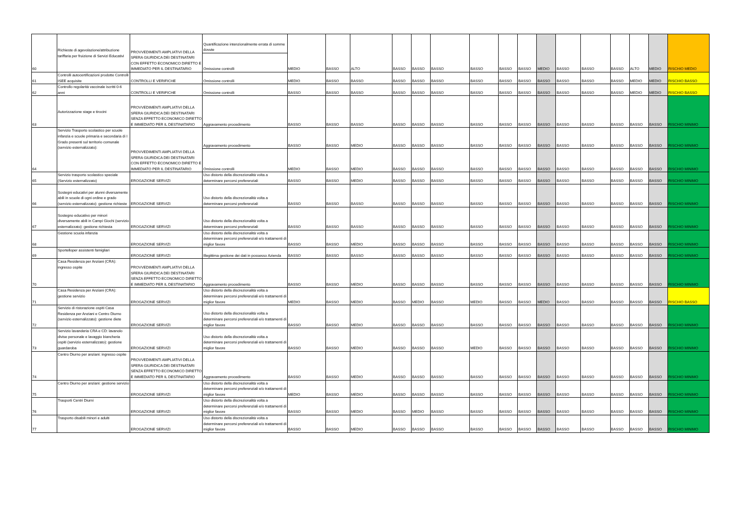| 60 | Richieste di agevolazione/attribuzione tariffaria per fruizione di Servizi Educativi | PROVVEDIMENTI AMPLIATIVI DELLA SFERA GIURIDICA DEI DESTINATARI CON EFFETTO ECONOMICO DIRETTO E IMMEDIATO PER IL DESTINATARIO | Quantificazione intenzionalmente errata di somme dovute | MEDIO | BASSO | ALTO | BASSO | BASSO | BASSO | BASSO | BASSO | BASSO | MEDIO | BASSO | BASSO | BASSO | ALTO | MEDIO | RISCHIO MEDIO |
| | | | Omissione controlli | | | | | | | | | | | | | | | | |
| 61 | Controlli autocertificazioni prodotte Controlli ISEE acquisite | CONTROLLI E VERIFICHE | Omissione controlli | MEDIO | BASSO | BASSO | BASSO | BASSO | BASSO | BASSO | BASSO | BASSO | BASSO | BASSO | BASSO | BASSO | MEDIO | MEDIO | RISCHIO BASSO |
| 62 | Controllo regolarità vaccinale iscritti 0-6 anni | CONTROLLI E VERIFICHE | Omissione controlli | BASSO | BASSO | BASSO | BASSO | BASSO | BASSO | BASSO | BASSO | BASSO | BASSO | BASSO | BASSO | BASSO | MEDIO | MEDIO | RISCHIO BASSO |
| 63 | Autorizzazione stage e tirocini | PROVVEDIMENTI AMPLIATIVI DELLA SFERA GIURIDICA DEI DESTINATARI SENZA EFFETTO ECONOMICO DIRETTO E IMMEDIATO PER IL DESTINATARIO | Aggravamento procedimento | BASSO | BASSO | BASSO | BASSO | BASSO | BASSO | BASSO | BASSO | BASSO | BASSO | BASSO | BASSO | BASSO | BASSO | BASSO | RISCHIO MINIMO |
| 64 | Servizio Trasporto scolastico per scuole infanzia e scuole primaria e secondaria di I Grado presenti sul territorio comunale (servizio esternalizzato): | PROVVEDIMENTI AMPLIATIVI DELLA SFERA GIURIDICA DEI DESTINATARI CON EFFETTO ECONOMICO DIRETTO E IMMEDIATO PER IL DESTINATARIO | Aggravamento procedimento | BASSO | BASSO | MEDIO | BASSO | BASSO | BASSO | BASSO | BASSO | BASSO | BASSO | BASSO | BASSO | BASSO | BASSO | BASSO | RISCHIO MINIMO |
| | | | Omissione controlli | MEDIO | BASSO | MEDIO | BASSO | BASSO | BASSO | BASSO | BASSO | BASSO | BASSO | BASSO | BASSO | BASSO | BASSO | BASSO | RISCHIO MINIMO |
| 65 | Servizio trasporto scolastico speciale (Servizio esternalizzato) | EROGAZIONE SERVIZI | Uso distorto della discrezionalità volta a determinare percorsi preferenziali | BASSO | BASSO | MEDIO | BASSO | BASSO | BASSO | BASSO | BASSO | BASSO | BASSO | BASSO | BASSO | BASSO | BASSO | BASSO | RISCHIO MINIMO |
| 66 | Sostegni educativi per alunni diversamente abili in scuole di ogni ordine e grado (servizio esternalizzato): gestione richieste | EROGAZIONE SERVIZI | Uso distorto della discrezionalità volta a determinare percorsi preferenziali | BASSO | BASSO | BASSO | BASSO | BASSO | BASSO | BASSO | BASSO | BASSO | BASSO | BASSO | BASSO | BASSO | BASSO | BASSO | RISCHIO MINIMO |
| 67 | Sostegno educativo per minori diversamente abili in Campi Giochi (servizio esternalizzato): gestione richiesta | EROGAZIONE SERVIZI | Uso distorto della discrezionalità volta a determinare percorsi preferenziali | BASSO | BASSO | BASSO | BASSO | BASSO | BASSO | BASSO | BASSO | BASSO | BASSO | BASSO | BASSO | BASSO | BASSO | BASSO | RISCHIO MINIMO |
| 68 | Gestione scuola infanzia | EROGAZIONE SERVIZI | Uso distorto della discrezionalità volta a determinare percorsi preferenziali e/o trattamenti di miglior favore | BASSO | BASSO | MEDIO | BASSO | BASSO | BASSO | BASSO | BASSO | BASSO | BASSO | BASSO | BASSO | BASSO | BASSO | BASSO | RISCHIO MINIMO |
| 69 | Sportelloper assistenti famigliari | EROGAZIONE SERVIZI | Illegittima gestione dei dati in possesso Azienda | BASSO | BASSO | BASSO | BASSO | BASSO | BASSO | BASSO | BASSO | BASSO | BASSO | BASSO | BASSO | BASSO | BASSO | BASSO | RISCHIO MINIMO |
| 70 | Casa Residenza per Anziani (CRA): ingresso ospite | PROVVEDIMENTI AMPLIATIVI DELLA SFERA GIURIDICA DEI DESTINATARI SENZA EFFETTO ECONOMICO DIRETTO E IMMEDIATO PER IL DESTINATARIO | Aggravamento procedimento | BASSO | BASSO | MEDIO | BASSO | BASSO | BASSO | BASSO | BASSO | BASSO | BASSO | BASSO | BASSO | BASSO | BASSO | BASSO | RISCHIO MINIMO |
| 71 | Casa Residenza per Anziani (CRA): gestione servizio | EROGAZIONE SERVIZI | Uso distorto della discrezionalità volta a determinare percorsi preferenziali e/o trattamenti di miglior favore | MEDIO | BASSO | MEDIO | BASSO | MEDIO | BASSO | MEDIO | BASSO | BASSO | MEDIO | BASSO | BASSO | BASSO | BASSO | BASSO | RISCHIO BASSO |
| 72 | Servizio di ristorazione ospiti Casa Residenza per Anziani e Centro Diurno (servizio esternalizzato): gestione diete | EROGAZIONE SERVIZI | Uso distorto della discrezionalità volta a determinare percorsi preferenziali e/o trattamenti di miglior favore | BASSO | BASSO | MEDIO | BASSO | BASSO | BASSO | BASSO | BASSO | BASSO | BASSO | BASSO | BASSO | BASSO | BASSO | BASSO | RISCHIO MINIMO |
| 73 | Servizio lavanderia CRA e CD: lavanolo divise personale e lavaggio biancheria ospiti (servizio esternalizzato): gestione guardaroba | EROGAZIONE SERVIZI | Uso distorto della discrezionalità volta a determinare percorsi preferenziali e/o trattamenti di miglior favore | BASSO | BASSO | MEDIO | BASSO | BASSO | BASSO | MEDIO | BASSO | BASSO | BASSO | BASSO | BASSO | BASSO | BASSO | BASSO | RISCHIO MINIMO |
| 74 | Centro Diurno per anziani: ingresso ospite | PROVVEDIMENTI AMPLIATIVI DELLA SFERA GIURIDICA DEI DESTINATARI SENZA EFFETTO ECONOMICO DIRETTO E IMMEDIATO PER IL DESTINATARIO | Aggravamento procedimento | BASSO | BASSO | MEDIO | BASSO | BASSO | BASSO | BASSO | BASSO | BASSO | BASSO | BASSO | BASSO | BASSO | BASSO | BASSO | RISCHIO MINIMO |
| 75 | Centro Diurno per anziani: gestione servizio | EROGAZIONE SERVIZI | Uso distorto della discrezionalità volta a determinare percorsi preferenziali e/o trattamenti di miglior favore | MEDIO | BASSO | MEDIO | BASSO | BASSO | BASSO | BASSO | BASSO | BASSO | BASSO | BASSO | BASSO | BASSO | BASSO | BASSO | RISCHIO MINIMO |
| 76 | Trasporti Centri Diurni | EROGAZIONE SERVIZI | Uso distorto della discrezionalità volta a determinare percorsi preferenziali e/o trattamenti di miglior favore | BASSO | BASSO | MEDIO | BASSO | MEDIO | BASSO | BASSO | BASSO | BASSO | BASSO | BASSO | BASSO | BASSO | BASSO | BASSO | RISCHIO MINIMO |
| 77 | Trasporto disabili minori e adulti | EROGAZIONE SERVIZI | Uso distorto della discrezionalità volta a determinare percorsi preferenziali e/o trattamenti di miglior favore | BASSO | BASSO | MEDIO | BASSO | BASSO | BASSO | BASSO | BASSO | BASSO | BASSO | BASSO | BASSO | BASSO | BASSO | BASSO | RISCHIO MINIMO |